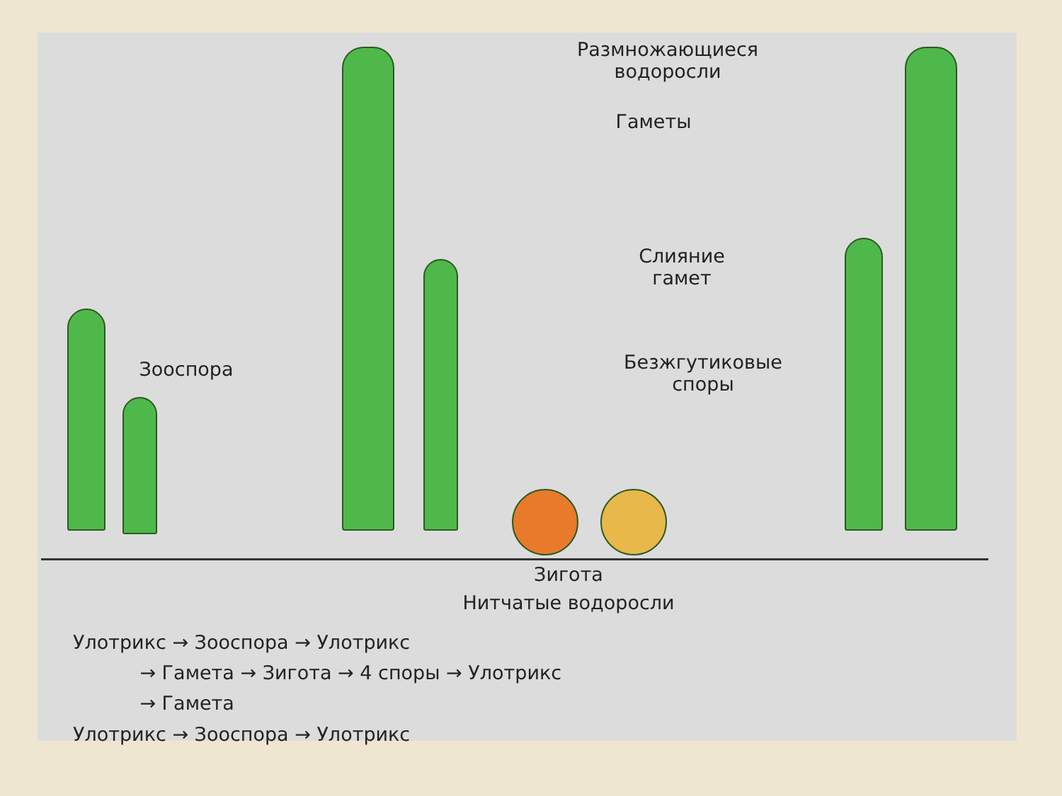Размножающиеся
водоросли
Гаметы
Слияние
гамет
Зооспора
Безжгутиковые
споры
Зигота
Нитчатые водоросли
Улотрикс → Зооспора → Улотрикс
→ Гамета → Зигота → 4 споры → Улотрикс
→ Гамета
Улотрикс → Зооспора → Улотрикс